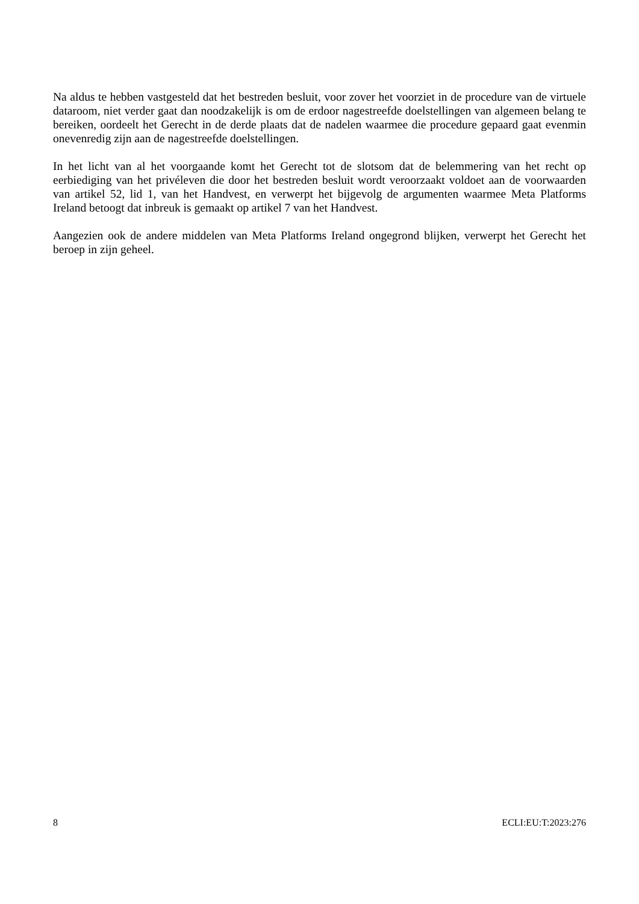Na aldus te hebben vastgesteld dat het bestreden besluit, voor zover het voorziet in de procedure van de virtuele dataroom, niet verder gaat dan noodzakelijk is om de erdoor nagestreefde doelstellingen van algemeen belang te bereiken, oordeelt het Gerecht in de derde plaats dat de nadelen waarmee die procedure gepaard gaat evenmin onevenredig zijn aan de nagestreefde doelstellingen.
In het licht van al het voorgaande komt het Gerecht tot de slotsom dat de belemmering van het recht op eerbiediging van het privéleven die door het bestreden besluit wordt veroorzaakt voldoet aan de voorwaarden van artikel 52, lid 1, van het Handvest, en verwerpt het bijgevolg de argumenten waarmee Meta Platforms Ireland betoogt dat inbreuk is gemaakt op artikel 7 van het Handvest.
Aangezien ook de andere middelen van Meta Platforms Ireland ongegrond blijken, verwerpt het Gerecht het beroep in zijn geheel.
8 ECLI:EU:T:2023:276